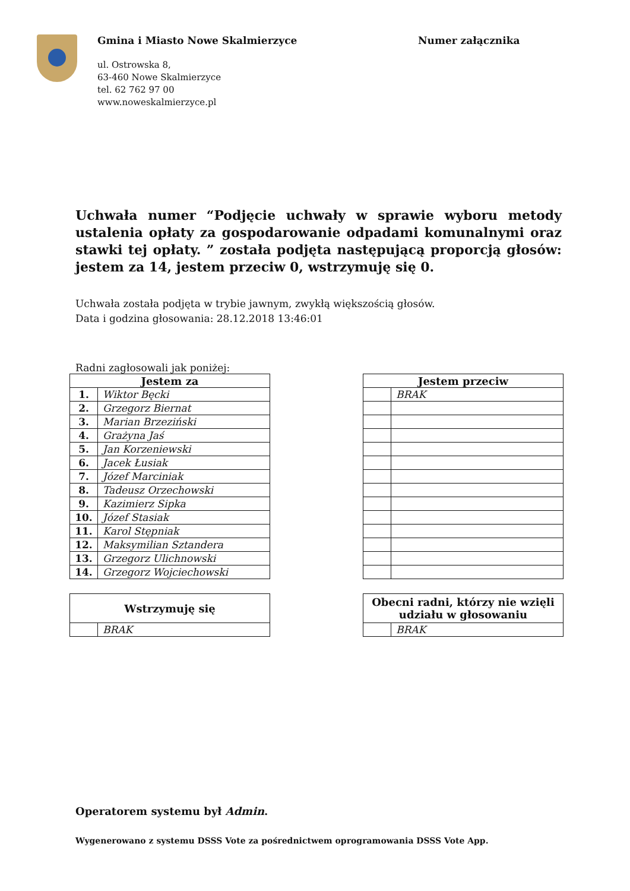Gmina i Miasto Nowe Skalmierzyce
ul. Ostrowska 8,
63-460 Nowe Skalmierzyce
tel. 62 762 97 00
www.noweskalmierzyce.pl
Numer załącznika
Uchwała numer “Podjęcie uchwały w sprawie wyboru metody ustalenia opłaty za gospodarowanie odpadami komunalnymi oraz stawki tej opłaty. ” została podjęta następującą proporcją głosów: jestem za 14, jestem przeciw 0, wstrzymuję się 0.
Uchwała została podjęta w trybie jawnym, zwykłą większością głosów.
Data i godzina głosowania: 28.12.2018 13:46:01
Radni zagłosowali jak poniżej:
| Jestem za | |
| --- | --- |
| 1. | Wiktor Bęcki |
| 2. | Grzegorz Biernat |
| 3. | Marian Brzeziński |
| 4. | Grażyna Jaś |
| 5. | Jan Korzeniewski |
| 6. | Jacek Łusiak |
| 7. | Józef Marciniak |
| 8. | Tadeusz Orzechowski |
| 9. | Kazimierz Sipka |
| 10. | Józef Stasiak |
| 11. | Karol Stępniak |
| 12. | Maksymilian Sztandera |
| 13. | Grzegorz Ulichnowski |
| 14. | Grzegorz Wojciechowski |
| Jestem przeciw | |
| --- | --- |
| | BRAK |
| Wstrzymuję się | |
| --- | --- |
| | BRAK |
| Obecni radni, którzy nie wzięli udziału w głosowaniu | |
| --- | --- |
| | BRAK |
Operatorem systemu był Admin.
Wygenerowano z systemu DSSS Vote za pośrednictwem oprogramowania DSSS Vote App.